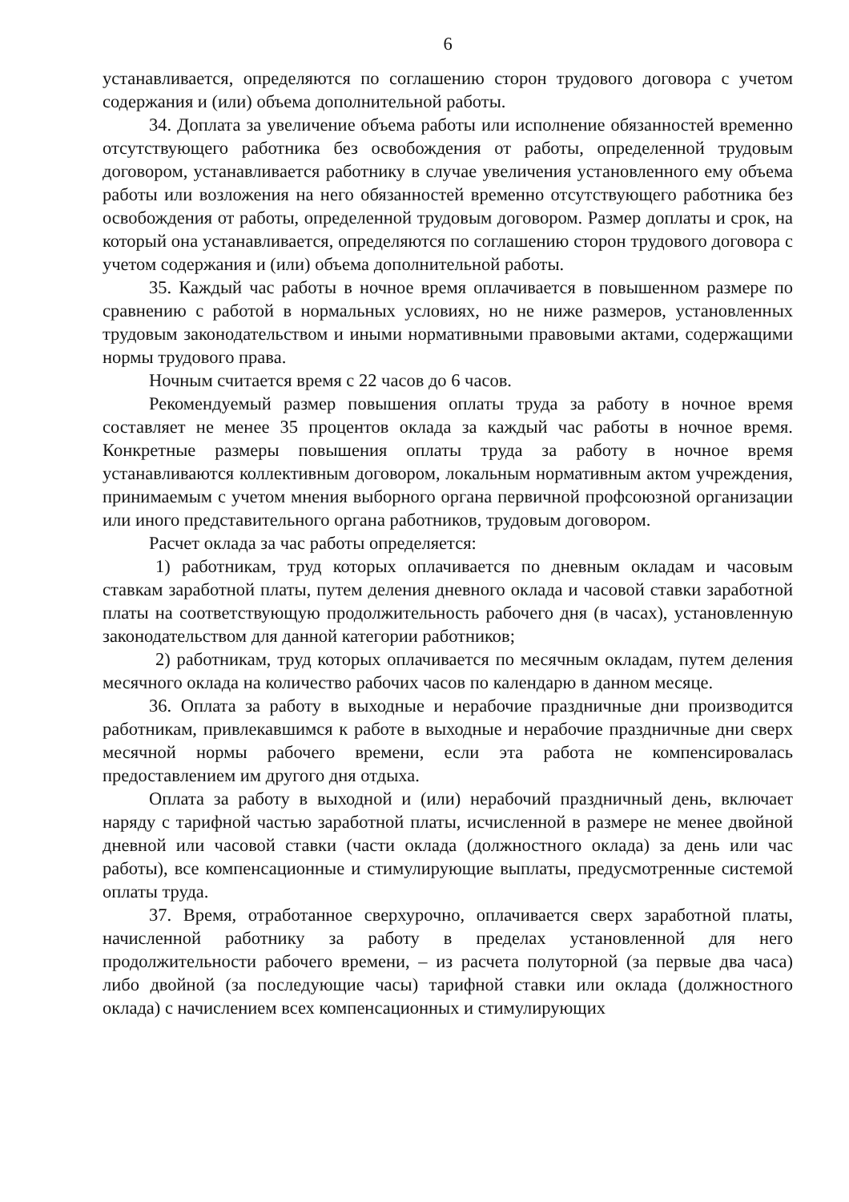6
устанавливается, определяются по соглашению сторон трудового договора с учетом содержания и (или) объема дополнительной работы.
34. Доплата за увеличение объема работы или исполнение обязанностей временно отсутствующего работника без освобождения от работы, определенной трудовым договором, устанавливается работнику в случае увеличения установленного ему объема работы или возложения на него обязанностей временно отсутствующего работника без освобождения от работы, определенной трудовым договором. Размер доплаты и срок, на который она устанавливается, определяются по соглашению сторон трудового договора с учетом содержания и (или) объема дополнительной работы.
35. Каждый час работы в ночное время оплачивается в повышенном размере по сравнению с работой в нормальных условиях, но не ниже размеров, установленных трудовым законодательством и иными нормативными правовыми актами, содержащими нормы трудового права.
Ночным считается время с 22 часов до 6 часов.
Рекомендуемый размер повышения оплаты труда за работу в ночное время составляет не менее 35 процентов оклада за каждый час работы в ночное время. Конкретные размеры повышения оплаты труда за работу в ночное время устанавливаются коллективным договором, локальным нормативным актом учреждения, принимаемым с учетом мнения выборного органа первичной профсоюзной организации или иного представительного органа работников, трудовым договором.
Расчет оклада за час работы определяется:
1) работникам, труд которых оплачивается по дневным окладам и часовым ставкам заработной платы, путем деления дневного оклада и часовой ставки заработной платы на соответствующую продолжительность рабочего дня (в часах), установленную законодательством для данной категории работников;
2) работникам, труд которых оплачивается по месячным окладам, путем деления месячного оклада на количество рабочих часов по календарю в данном месяце.
36. Оплата за работу в выходные и нерабочие праздничные дни производится работникам, привлекавшимся к работе в выходные и нерабочие праздничные дни сверх месячной нормы рабочего времени, если эта работа не компенсировалась предоставлением им другого дня отдыха.
Оплата за работу в выходной и (или) нерабочий праздничный день, включает наряду с тарифной частью заработной платы, исчисленной в размере не менее двойной дневной или часовой ставки (части оклада (должностного оклада) за день или час работы), все компенсационные и стимулирующие выплаты, предусмотренные системой оплаты труда.
37. Время, отработанное сверхурочно, оплачивается сверх заработной платы, начисленной работнику за работу в пределах установленной для него продолжительности рабочего времени, – из расчета полуторной (за первые два часа) либо двойной (за последующие часы) тарифной ставки или оклада (должностного оклада) с начислением всех компенсационных и стимулирующих